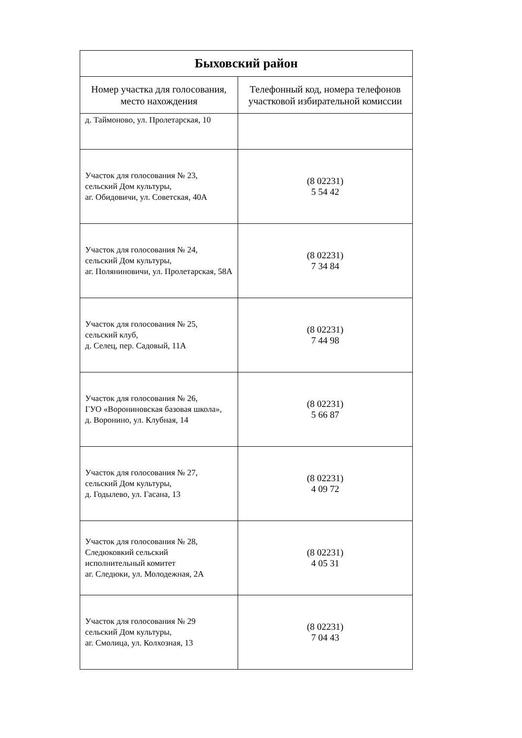| Быховский район | |
| Номер участка для голосования, место нахождения | Телефонный код, номера телефонов участковой избирательной комиссии |
| д. Таймоново, ул. Пролетарская, 10 | |
| Участок для голосования № 23, сельский Дом культуры, аг. Обидовичи, ул. Советская, 40А | (8 02231) 5 54 42 |
| Участок для голосования № 24, сельский Дом культуры, аг. Поляниновичи, ул. Пролетарская, 58А | (8 02231) 7 34 84 |
| Участок для голосования № 25, сельский клуб, д. Селец, пер. Садовый, 11А | (8 02231) 7 44 98 |
| Участок для голосования № 26, ГУО «Ворониновская базовая школа», д. Воронино, ул. Клубная, 14 | (8 02231) 5 66 87 |
| Участок для голосования № 27, сельский Дом культуры, д. Годылево, ул. Гасана, 13 | (8 02231) 4 09 72 |
| Участок для голосования № 28, Следюковкий сельский исполнительный комитет аг. Следюки, ул. Молодежная, 2А | (8 02231) 4 05 31 |
| Участок для голосования № 29 сельский Дом культуры, аг. Смолица, ул. Колхозная, 13 | (8 02231) 7 04 43 |